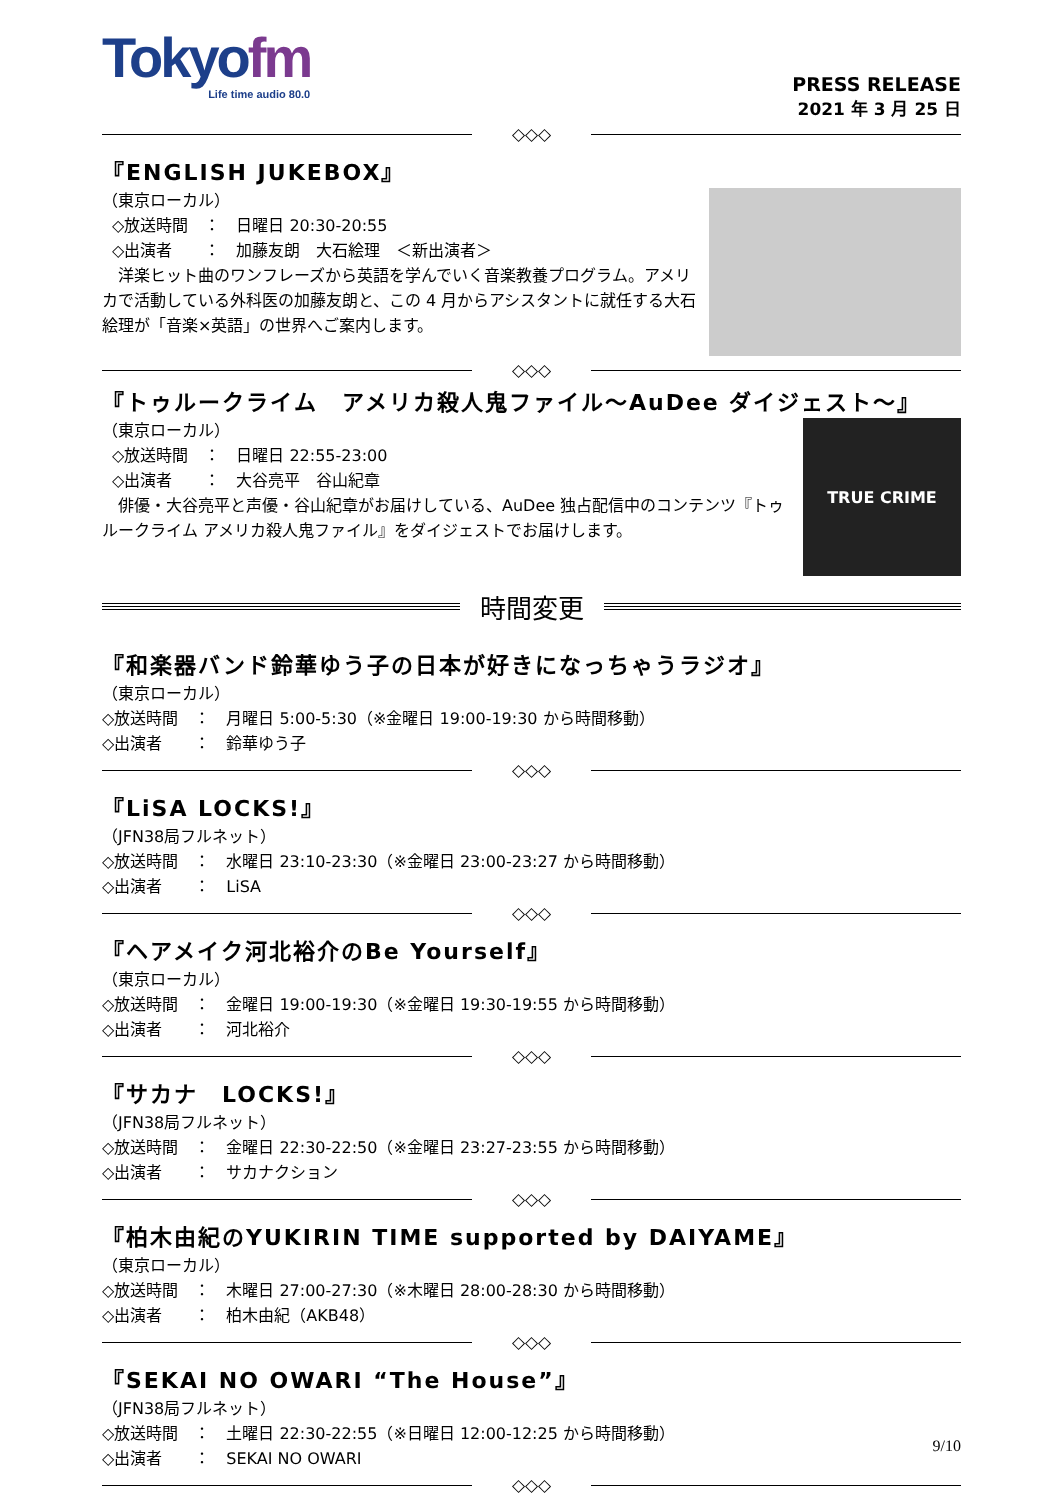Tokyofm
Life time audio 80.0
PRESS RELEASE
2021 年 3 月 25 日
◇◇◇
『ENGLISH JUKEBOX』
（東京ローカル）
◇放送時間　：　日曜日 20:30-20:55
◇出演者　　：　加藤友朗　大石絵理　＜新出演者＞
　洋楽ヒット曲のワンフレーズから英語を学んでいく音楽教養プログラム。アメリカで活動している外科医の加藤友朗と、この 4 月からアシスタントに就任する大石絵理が「音楽×英語」の世界へご案内します。
◇◇◇
『トゥルークライム　アメリカ殺人鬼ファイル～AuDee ダイジェスト～』
（東京ローカル）
◇放送時間　：　日曜日 22:55-23:00
◇出演者　　：　大谷亮平　谷山紀章
　俳優・大谷亮平と声優・谷山紀章がお届けしている、AuDee 独占配信中のコンテンツ『トゥルークライム アメリカ殺人鬼ファイル』をダイジェストでお届けします。
TRUE CRIME
時間変更
『和楽器バンド鈴華ゆう子の日本が好きになっちゃうラジオ』
（東京ローカル）
◇放送時間　：　月曜日 5:00-5:30（※金曜日 19:00-19:30 から時間移動）
◇出演者　　：　鈴華ゆう子
◇◇◇
『LiSA LOCKS!』
（JFN38局フルネット）
◇放送時間　：　水曜日 23:10-23:30（※金曜日 23:00-23:27 から時間移動）
◇出演者　　：　LiSA
◇◇◇
『ヘアメイク河北裕介のBe Yourself』
（東京ローカル）
◇放送時間　：　金曜日 19:00-19:30（※金曜日 19:30-19:55 から時間移動）
◇出演者　　：　河北裕介
◇◇◇
『サカナ　LOCKS!』
（JFN38局フルネット）
◇放送時間　：　金曜日 22:30-22:50（※金曜日 23:27-23:55 から時間移動）
◇出演者　　：　サカナクション
◇◇◇
『柏木由紀のYUKIRIN TIME supported by DAIYAME』
（東京ローカル）
◇放送時間　：　木曜日 27:00-27:30（※木曜日 28:00-28:30 から時間移動）
◇出演者　　：　柏木由紀（AKB48）
◇◇◇
『SEKAI NO OWARI “The House”』
（JFN38局フルネット）
◇放送時間　：　土曜日 22:30-22:55（※日曜日 12:00-12:25 から時間移動）
◇出演者　　：　SEKAI NO OWARI
◇◇◇
9/10